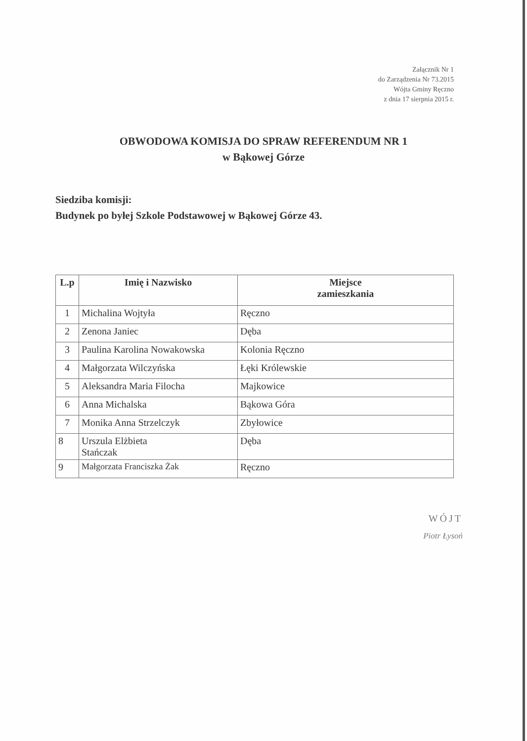Załącznik Nr 1
do Zarządzenia Nr 73.2015
Wójta Gminy Ręczno
z dnia 17 sierpnia 2015 r.
OBWODOWA KOMISJA DO SPRAW REFERENDUM NR 1
w Bąkowej Górze
Siedziba komisji:
Budynek po byłej Szkole Podstawowej w Bąkowej Górze 43.
| L.p | Imię i Nazwisko | Miejsce zamieszkania |
| --- | --- | --- |
| 1 | Michalina Wojtyła | Ręczno |
| 2 | Zenona Janiec | Dęba |
| 3 | Paulina Karolina Nowakowska | Kolonia Ręczno |
| 4 | Małgorzata Wilczyńska | Łęki Królewskie |
| 5 | Aleksandra Maria Filocha | Majkowice |
| 6 | Anna Michalska | Bąkowa Góra |
| 7 | Monika Anna Strzelczyk | Zbyłowice |
| 8 | Urszula Elżbieta Stańczak | Dęba |
| 9 | Małgorzata Franciszka Żak | Ręczno |
WÓJT
Piotr Łysoń